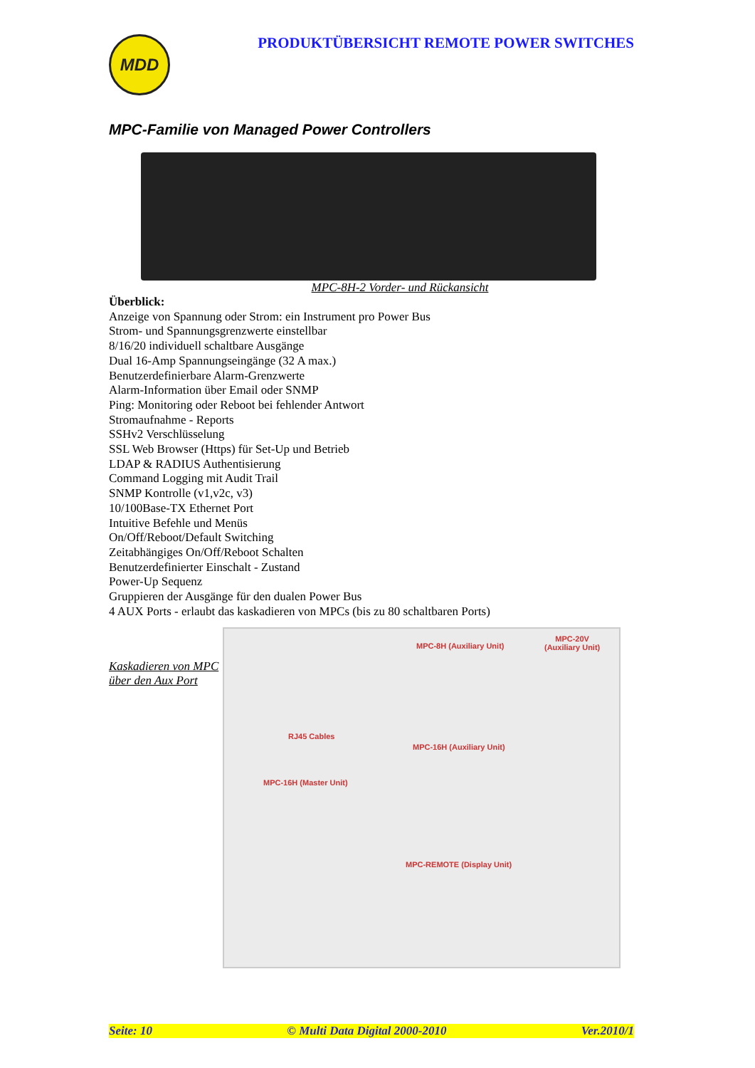MDD
PRODUKTÜBERSICHT REMOTE POWER SWITCHES
MPC-Familie von Managed Power Controllers
MPC-8H-2 Vorder- und Rückansicht
Überblick:
Anzeige von Spannung oder Strom: ein Instrument pro Power Bus
Strom- und Spannungsgrenzwerte einstellbar
8/16/20 individuell schaltbare Ausgänge
Dual 16-Amp Spannungseingänge (32 A max.)
Benutzerdefinierbare Alarm-Grenzwerte
Alarm-Information über Email oder SNMP
Ping: Monitoring oder Reboot bei fehlender Antwort
Stromaufnahme - Reports
SSHv2 Verschlüsselung
SSL Web Browser (Https) für Set-Up und Betrieb
LDAP & RADIUS Authentisierung
Command Logging mit Audit Trail
SNMP Kontrolle (v1,v2c, v3)
10/100Base-TX Ethernet Port
Intuitive Befehle und Menüs
On/Off/Reboot/Default Switching
Zeitabhängiges On/Off/Reboot Schalten
Benutzerdefinierter Einschalt - Zustand
Power-Up Sequenz
Gruppieren der Ausgänge für den dualen Power Bus
4 AUX Ports - erlaubt das kaskadieren von MPCs (bis zu 80 schaltbaren Ports)
Kaskadieren von MPC über den Aux Port
MPC-8H (Auxiliary Unit)
MPC-20V
(Auxiliary Unit)
RJ45 Cables
MPC-16H (Auxiliary Unit)
MPC-16H (Master Unit)
MPC-REMOTE (Display Unit)
Seite: 10 © Multi Data Digital 2000-2010 Ver.2010/1